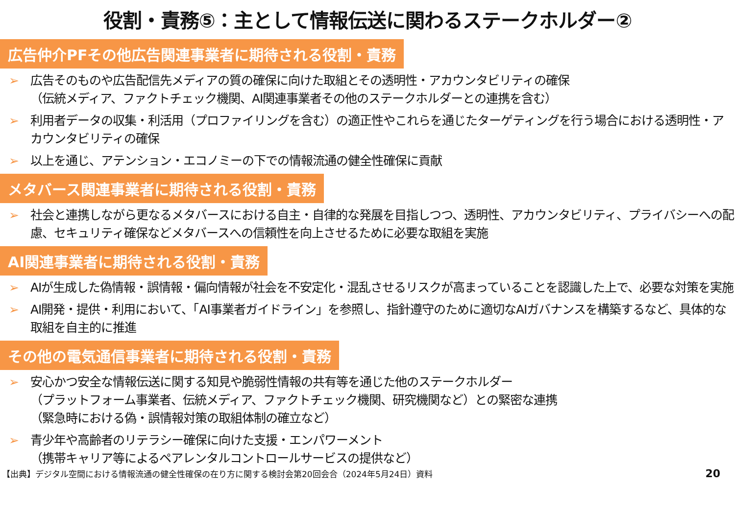役割・責務⑤：主として情報伝送に関わるステークホルダー②
広告仲介PFその他広告関連事業者に期待される役割・責務
広告そのものや広告配信先メディアの質の確保に向けた取組とその透明性・アカウンタビリティの確保
（伝統メディア、ファクトチェック機関、AI関連事業者その他のステークホルダーとの連携を含む）
利用者データの収集・利活用（プロファイリングを含む）の適正性やこれらを通じたターゲティングを行う場合における透明性・アカウンタビリティの確保
以上を通じ、アテンション・エコノミーの下での情報流通の健全性確保に貢献
メタバース関連事業者に期待される役割・責務
社会と連携しながら更なるメタバースにおける自主・自律的な発展を目指しつつ、透明性、アカウンタビリティ、プライバシーへの配慮、セキュリティ確保などメタバースへの信頼性を向上させるために必要な取組を実施
AI関連事業者に期待される役割・責務
AIが生成した偽情報・誤情報・偏向情報が社会を不安定化・混乱させるリスクが高まっていることを認識した上で、必要な対策を実施
AI開発・提供・利用において、「AI事業者ガイドライン」を参照し、指針遵守のために適切なAIガバナンスを構築するなど、具体的な取組を自主的に推進
その他の電気通信事業者に期待される役割・責務
安心かつ安全な情報伝送に関する知見や脆弱性情報の共有等を通じた他のステークホルダー
（プラットフォーム事業者、伝統メディア、ファクトチェック機関、研究機関など）との緊密な連携
（緊急時における偽・誤情報対策の取組体制の確立など）
青少年や高齢者のリテラシー確保に向けた支援・エンパワーメント
（携帯キャリア等によるペアレンタルコントロールサービスの提供など）
【出典】デジタル空間における情報流通の健全性確保の在り方に関する検討会第20回会合（2024年5月24日）資料 20